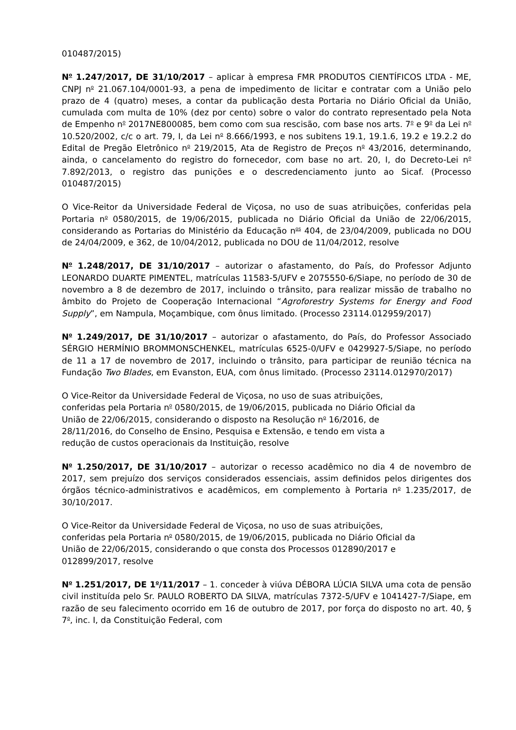010487/2015)
N<sup>o</sup> 1.247/2017, DE 31/10/2017 – aplicar à empresa FMR PRODUTOS CIENTÍFICOS LTDA - ME, CNPJ n<sup>o</sup> 21.067.104/0001-93, a pena de impedimento de licitar e contratar com a União pelo prazo de 4 (quatro) meses, a contar da publicação desta Portaria no Diário Oficial da União, cumulada com multa de 10% (dez por cento) sobre o valor do contrato representado pela Nota de Empenho n<sup>o</sup> 2017NE800085, bem como com sua rescisão, com base nos arts. 7<sup>o</sup> e 9<sup>o</sup> da Lei n<sup>o</sup> 10.520/2002, c/c o art. 79, I, da Lei n<sup>o</sup> 8.666/1993, e nos subitens 19.1, 19.1.6, 19.2 e 19.2.2 do Edital de Pregão Eletrônico n<sup>o</sup> 219/2015, Ata de Registro de Preços n<sup>o</sup> 43/2016, determinando, ainda, o cancelamento do registro do fornecedor, com base no art. 20, I, do Decreto-Lei n<sup>o</sup> 7.892/2013, o registro das punições e o descredenciamento junto ao Sicaf. (Processo 010487/2015)
O Vice-Reitor da Universidade Federal de Viçosa, no uso de suas atribuições, conferidas pela Portaria n<sup>o</sup> 0580/2015, de 19/06/2015, publicada no Diário Oficial da União de 22/06/2015, considerando as Portarias do Ministério da Educação n<sup>os</sup> 404, de 23/04/2009, publicada no DOU de 24/04/2009, e 362, de 10/04/2012, publicada no DOU de 11/04/2012, resolve
N<sup>o</sup> 1.248/2017, DE 31/10/2017 – autorizar o afastamento, do País, do Professor Adjunto LEONARDO DUARTE PIMENTEL, matrículas 11583-5/UFV e 2075550-6/Siape, no período de 30 de novembro a 8 de dezembro de 2017, incluindo o trânsito, para realizar missão de trabalho no âmbito do Projeto de Cooperação Internacional “Agroforestry Systems for Energy and Food Supply”, em Nampula, Moçambique, com ônus limitado. (Processo 23114.012959/2017)
N<sup>o</sup> 1.249/2017, DE 31/10/2017 – autorizar o afastamento, do País, do Professor Associado SÉRGIO HERMÍNIO BROMMONSCHENKEL, matrículas 6525-0/UFV e 0429927-5/Siape, no período de 11 a 17 de novembro de 2017, incluindo o trânsito, para participar de reunião técnica na Fundação Two Blades, em Evanston, EUA, com ônus limitado. (Processo 23114.012970/2017)
O Vice-Reitor da Universidade Federal de Viçosa, no uso de suas atribuições,
conferidas pela Portaria n<sup>o</sup> 0580/2015, de 19/06/2015, publicada no Diário Oficial da
União de 22/06/2015, considerando o disposto na Resolução n<sup>o</sup> 16/2016, de
28/11/2016, do Conselho de Ensino, Pesquisa e Extensão, e tendo em vista a
redução de custos operacionais da Instituição, resolve
N<sup>o</sup> 1.250/2017, DE 31/10/2017 – autorizar o recesso acadêmico no dia 4 de novembro de 2017, sem prejuízo dos serviços considerados essenciais, assim definidos pelos dirigentes dos órgãos técnico-administrativos e acadêmicos, em complemento à Portaria n<sup>o</sup> 1.235/2017, de 30/10/2017.
O Vice-Reitor da Universidade Federal de Viçosa, no uso de suas atribuições,
conferidas pela Portaria n<sup>o</sup> 0580/2015, de 19/06/2015, publicada no Diário Oficial da
União de 22/06/2015, considerando o que consta dos Processos 012890/2017 e
012899/2017, resolve
N<sup>o</sup> 1.251/2017, DE 1<sup>o</sup>/11/2017 – 1. conceder à viúva DÉBORA LÚCIA SILVA uma cota de pensão civil instituída pelo Sr. PAULO ROBERTO DA SILVA, matrículas 7372-5/UFV e 1041427-7/Siape, em razão de seu falecimento ocorrido em 16 de outubro de 2017, por força do disposto no art. 40, § 7<sup>o</sup>, inc. I, da Constituição Federal, com